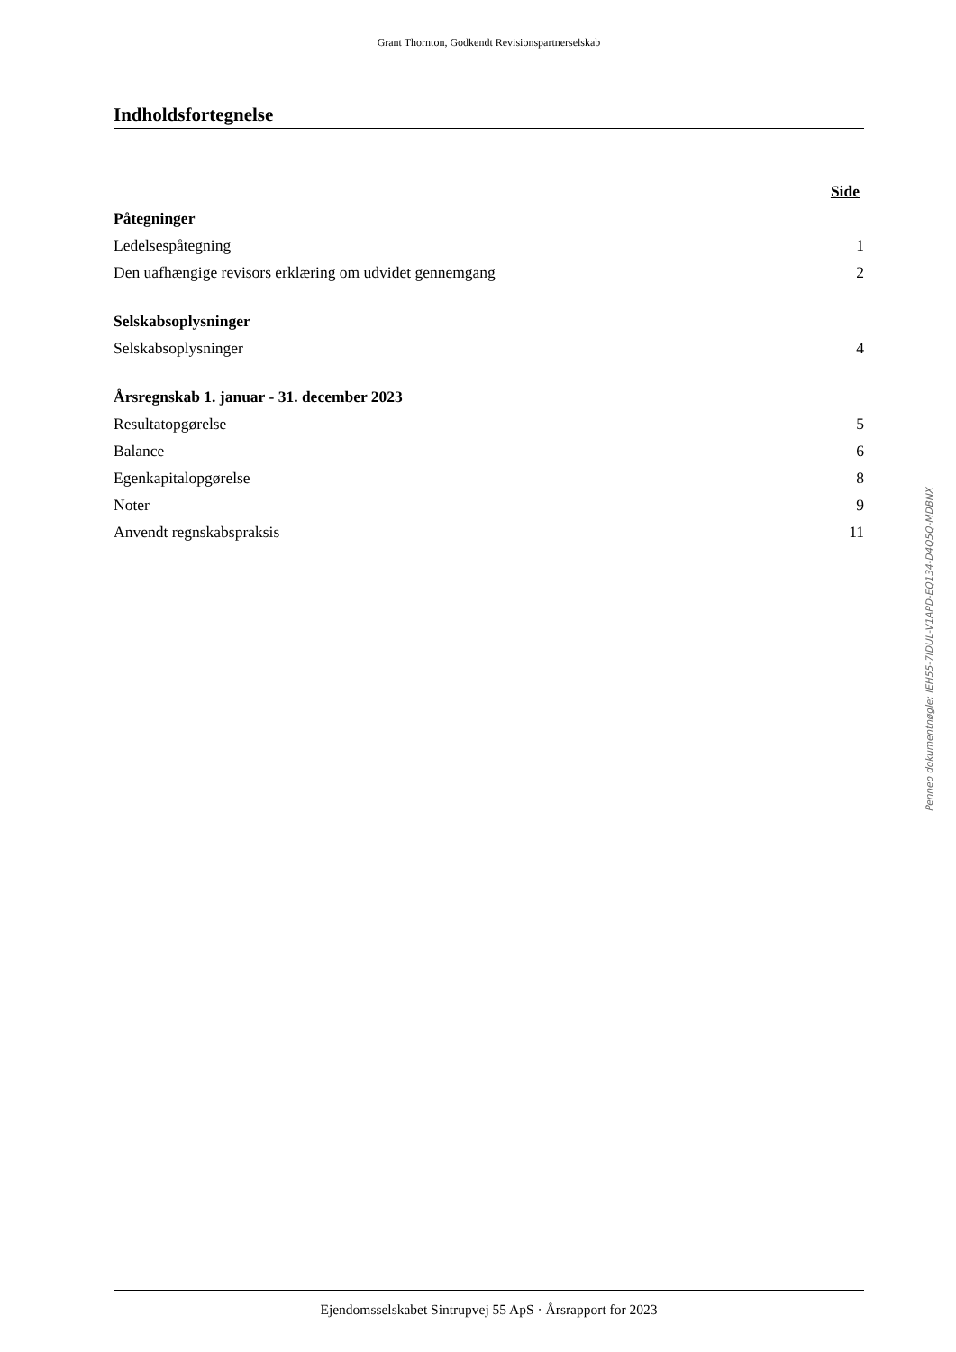Grant Thornton, Godkendt Revisionspartnerselskab
Indholdsfortegnelse
| | Side |
| Påtegninger | |
| Ledelsespåtegning | 1 |
| Den uafhængige revisors erklæring om udvidet gennemgang | 2 |
| Selskabsoplysninger | |
| Selskabsoplysninger | 4 |
| Årsregnskab 1. januar - 31. december 2023 | |
| Resultatopgørelse | 5 |
| Balance | 6 |
| Egenkapitalopgørelse | 8 |
| Noter | 9 |
| Anvendt regnskabspraksis | 11 |
Ejendomsselskabet Sintrupvej 55 ApS · Årsrapport for 2023
Penneo dokumentnøgle: IEH55-7IDUL-V1APD-EQ134-D4Q5Q-MDBNX